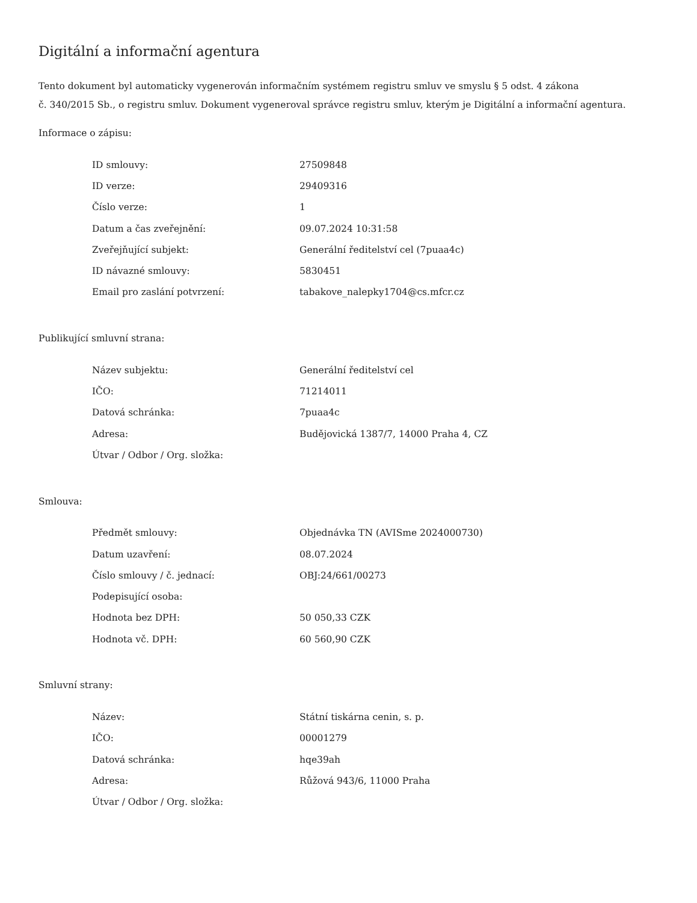Digitální a informační agentura
Tento dokument byl automaticky vygenerován informačním systémem registru smluv ve smyslu § 5 odst. 4 zákona
č. 340/2015 Sb., o registru smluv. Dokument vygeneroval správce registru smluv, kterým je Digitální a informační agentura.
Informace o zápisu:
| ID smlouvy: | 27509848 |
| ID verze: | 29409316 |
| Číslo verze: | 1 |
| Datum a čas zveřejnění: | 09.07.2024 10:31:58 |
| Zveřejňující subjekt: | Generální ředitelství cel (7puaa4c) |
| ID návazné smlouvy: | 5830451 |
| Email pro zaslání potvrzení: | tabakove_nalepky1704@cs.mfcr.cz |
Publikující smluvní strana:
| Název subjektu: | Generální ředitelství cel |
| IČO: | 71214011 |
| Datová schránka: | 7puaa4c |
| Adresa: | Budějovická 1387/7, 14000 Praha 4, CZ |
| Útvar / Odbor / Org. složka: | |
Smlouva:
| Předmět smlouvy: | Objednávka TN (AVISme 2024000730) |
| Datum uzavření: | 08.07.2024 |
| Číslo smlouvy / č. jednací: | OBJ:24/661/00273 |
| Podepisující osoba: | |
| Hodnota bez DPH: | 50 050,33 CZK |
| Hodnota vč. DPH: | 60 560,90 CZK |
Smluvní strany:
| Název: | Státní tiskárna cenin, s. p. |
| IČO: | 00001279 |
| Datová schránka: | hqe39ah |
| Adresa: | Růžová 943/6, 11000 Praha |
| Útvar / Odbor / Org. složka: | |